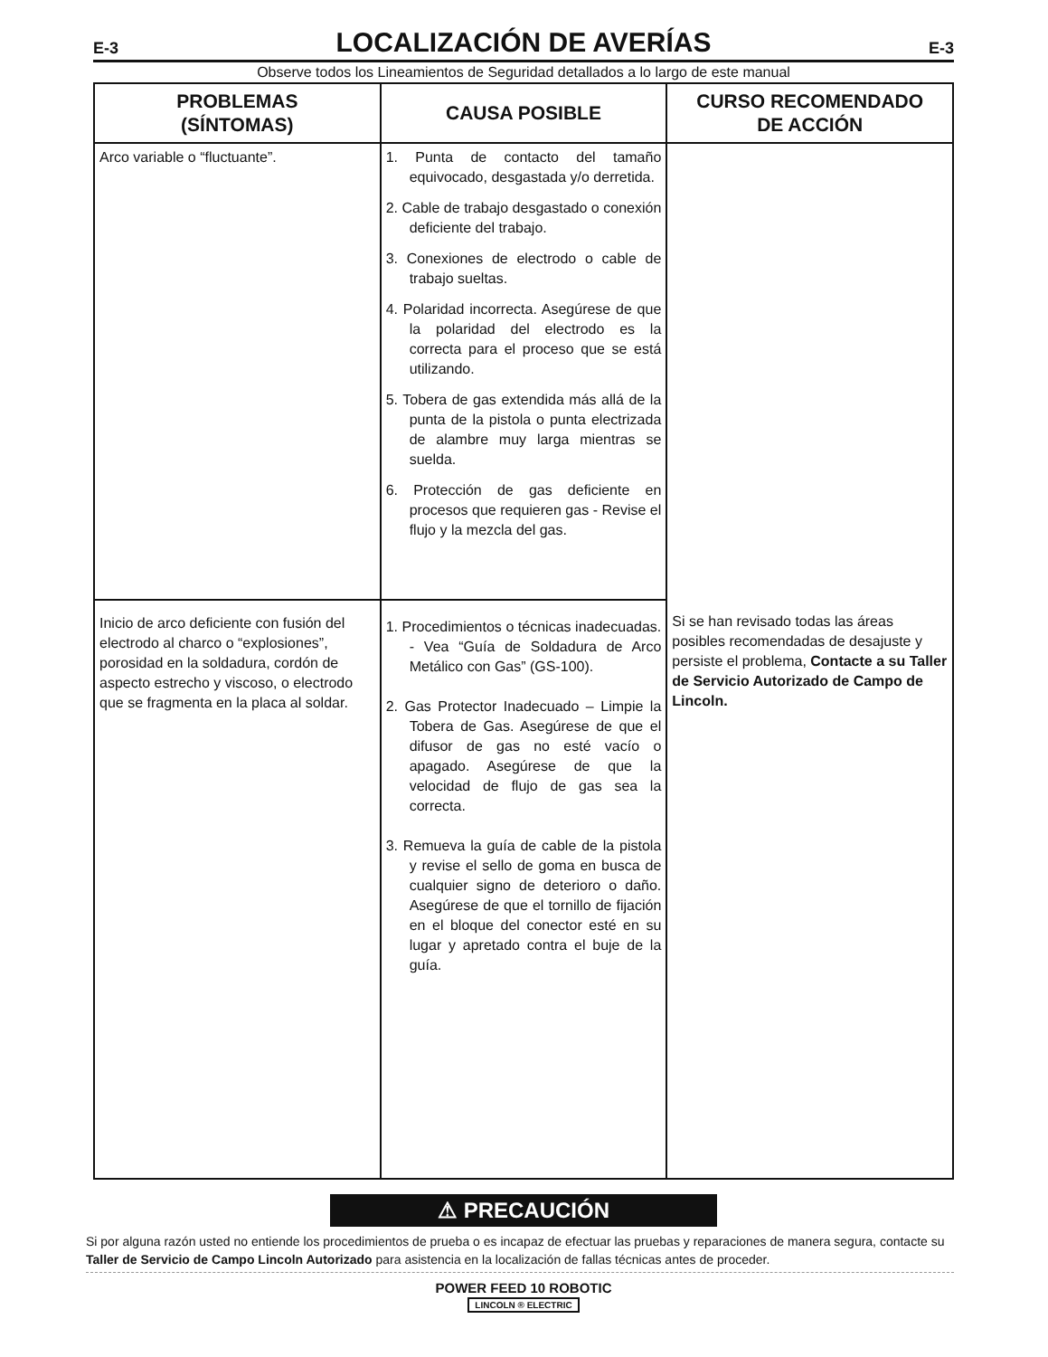E-3
LOCALIZACIÓN DE AVERÍAS
E-3
Observe todos los Lineamientos de Seguridad detallados a lo largo de este manual
| PROBLEMAS (SÍNTOMAS) | CAUSA POSIBLE | CURSO RECOMENDADO DE ACCIÓN |
| --- | --- | --- |
| Arco variable o “fluctuante”. | 1. Punta de contacto del tamaño equivocado, desgastada y/o derretida. 2. Cable de trabajo desgastado o conexión deficiente del trabajo. 3. Conexiones de electrodo o cable de trabajo sueltas. 4. Polaridad incorrecta. Asegúrese de que la polaridad del electrodo es la correcta para el proceso que se está utilizando. 5. Tobera de gas extendida más allá de la punta de la pistola o punta electrizada de alambre muy larga mientras se suelda. 6. Protección de gas deficiente en procesos que requieren gas - Revise el flujo y la mezcla del gas. | Si se han revisado todas las áreas posibles recomendadas de desajuste y persiste el problema, Contacte a su Taller de Servicio Autorizado de Campo de Lincoln. |
| Inicio de arco deficiente con fusión del electrodo al charco o “explosiones”, porosidad en la soldadura, cordón de aspecto estrecho y viscoso, o electrodo que se fragmenta en la placa al soldar. | 1. Procedimientos o técnicas inadecuadas. - Vea “Guía de Soldadura de Arco Metálico con Gas” (GS-100). 2. Gas Protector Inadecuado – Limpie la Tobera de Gas. Asegúrese de que el difusor de gas no esté vacío o apagado. Asegúrese de que la velocidad de flujo de gas sea la correcta. 3. Remueva la guía de cable de la pistola y revise el sello de goma en busca de cualquier signo de deterioro o daño. Asegúrese de que el tornillo de fijación en el bloque del conector esté en su lugar y apretado contra el buje de la guía. | |
⚠ PRECAUCIÓN
Si por alguna razón usted no entiende los procedimientos de prueba o es incapaz de efectuar las pruebas y reparaciones de manera segura, contacte su Taller de Servicio de Campo Lincoln Autorizado para asistencia en la localización de fallas técnicas antes de proceder.
POWER FEED 10 ROBOTIC
LINCOLN ® ELECTRIC